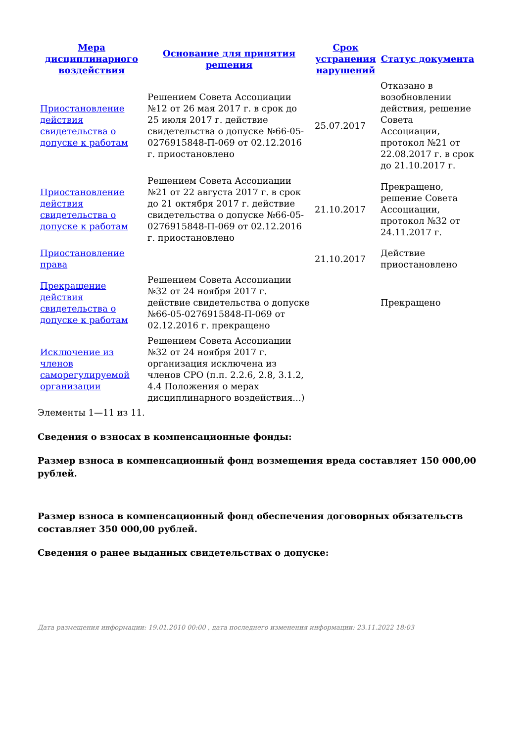| Мера дисциплинарного воздействия | Основание для принятия решения | Срок устранения нарушений | Статус документа |
| --- | --- | --- | --- |
| Приостановление действия свидетельства о допуске к работам | Решением Совета Ассоциации №12 от 26 мая 2017 г. в срок до 25 июля 2017 г. действие свидетельства о допуске №66-05-0276915848-П-069 от 02.12.2016 г. приостановлено | 25.07.2017 | Отказано в возобновлении действия, решение Совета Ассоциации, протокол №21 от 22.08.2017 г. в срок до 21.10.2017 г. |
| Приостановление действия свидетельства о допуске к работам | Решением Совета Ассоциации №21 от 22 августа 2017 г. в срок до 21 октября 2017 г. действие свидетельства о допуске №66-05-0276915848-П-069 от 02.12.2016 г. приостановлено | 21.10.2017 | Прекращено, решение Совета Ассоциации, протокол №32 от 24.11.2017 г. |
| Приостановление права | | 21.10.2017 | Действие приостановлено |
| Прекращение действия свидетельства о допуске к работам | Решением Совета Ассоциации №32 от 24 ноября 2017 г. действие свидетельства о допуске №66-05-0276915848-П-069 от 02.12.2016 г. прекращено | | Прекращено |
| Исключение из членов саморегулируемой организации | Решением Совета Ассоциации №32 от 24 ноября 2017 г. организация исключена из членов СРО (п.п. 2.2.6, 2.8, 3.1.2, 4.4 Положения о мерах дисциплинарного воздействия...) | | |
Элементы 1—11 из 11.
Сведения о взносах в компенсационные фонды:
Размер взноса в компенсационный фонд возмещения вреда составляет 150 000,00 рублей.
Размер взноса в компенсационный фонд обеспечения договорных обязательств составляет 350 000,00 рублей.
Сведения о ранее выданных свидетельствах о допуске:
Дата размещения информации: 19.01.2010 00:00 , дата последнего изменения информации: 23.11.2022 18:03